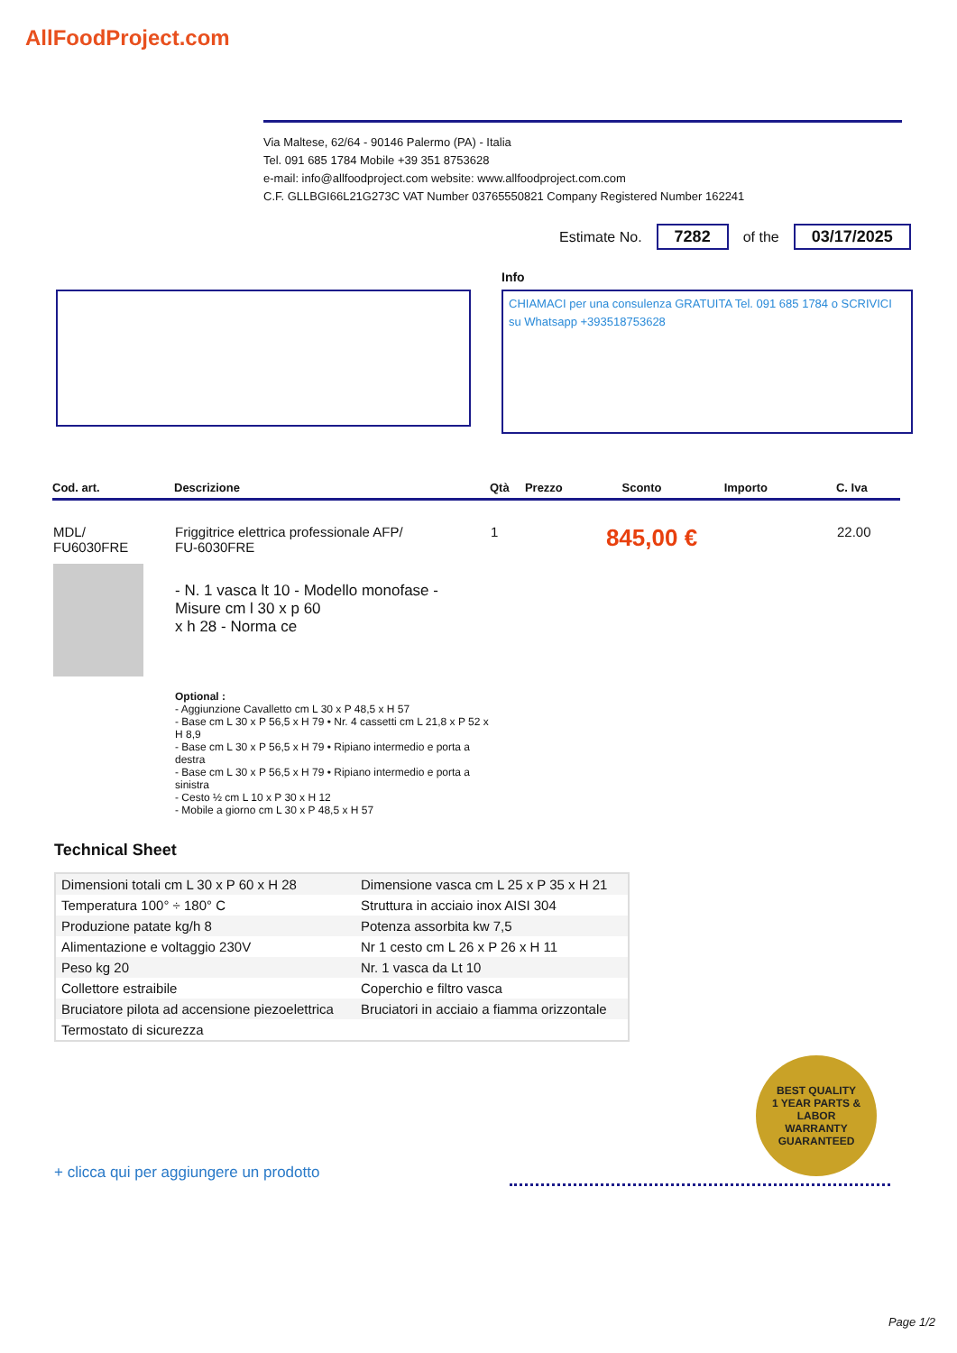AllFoodProject.com
Via Maltese, 62/64 - 90146 Palermo (PA) - Italia
Tel. 091 685 1784 Mobile +39 351 8753628
e-mail: info@allfoodproject.com website: www.allfoodproject.com.com
C.F. GLLBGI66L21G273C VAT Number 03765550821 Company Registered Number 162241
Estimate No. 7282 of the 03/17/2025
Info
CHIAMACI per una consulenza GRATUITA Tel. 091 685 1784 o SCRIVICI su Whatsapp +393518753628
| Cod. art. | Descrizione | Qtà | Prezzo | Sconto | Importo | C. Iva |
| --- | --- | --- | --- | --- | --- | --- |
| MDL/ FU6030FRE | Friggitrice elettrica professionale AFP/ FU-6030FRE - N. 1 vasca lt 10 - Modello monofase - Misure cm l 30 x p 60 x h 28 - Norma ce Optional : - Aggiunzione Cavalletto cm L 30 x P 48,5 x H 57 - Base cm L 30 x P 56,5 x H 79 • Nr. 4 cassetti cm L 21,8 x P 52 x H 8,9 - Base cm L 30 x P 56,5 x H 79 • Ripiano intermedio e porta a destra - Base cm L 30 x P 56,5 x H 79 • Ripiano intermedio e porta a sinistra - Cesto ½ cm L 10 x P 30 x H 12 - Mobile a giorno cm L 30 x P 48,5 x H 57 | 1 | 845,00 € | | | 22.00 |
Technical Sheet
| Dimensioni totali cm L 30 x P 60 x H 28 | Dimensione vasca cm L 25 x P 35 x H 21 |
| Temperatura 100° ÷ 180° C | Struttura in acciaio inox AISI 304 |
| Produzione patate kg/h 8 | Potenza assorbita kw 7,5 |
| Alimentazione e voltaggio 230V | Nr 1 cesto cm L 26 x P 26 x H 11 |
| Peso kg 20 | Nr. 1 vasca da Lt 10 |
| Collettore estraibile | Coperchio e filtro vasca |
| Bruciatore pilota ad accensione piezoelettrica | Bruciatori in acciaio a fiamma orizzontale |
| Termostato di sicurezza | |
BEST QUALITY
1 YEAR PARTS & LABOR
WARRANTY
GUARANTEED
+ clicca qui per aggiungere un prodotto
Page 1/2